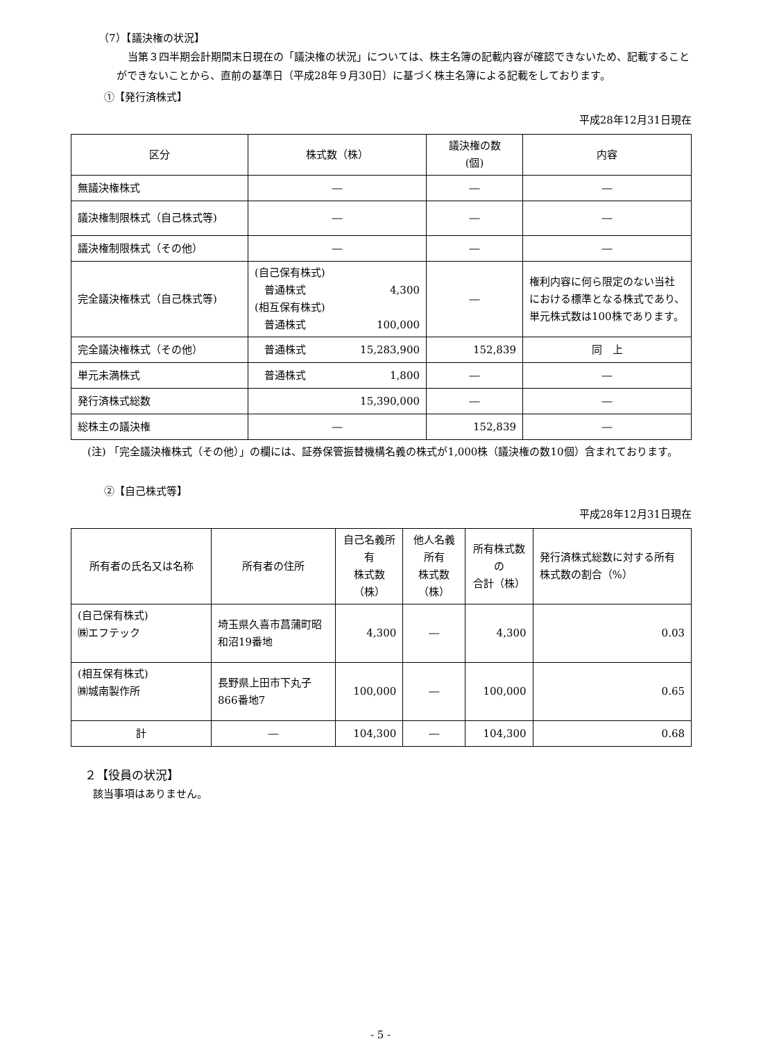（7）【議決権の状況】
当第３四半期会計期間末日現在の「議決権の状況」については、株主名簿の記載内容が確認できないため、記載することができないことから、直前の基準日（平成28年９月30日）に基づく株主名簿による記載をしております。
①【発行済株式】
平成28年12月31日現在
| 区分 | 株式数（株） | 議決権の数 (個) | 内容 |
| --- | --- | --- | --- |
| 無議決権株式 | ― | ― | ― |
| 議決権制限株式（自己株式等) | ― | ― | ― |
| 議決権制限株式（その他） | ― | ― | ― |
| 完全議決権株式（自己株式等) | (自己保有株式) 普通株式 4,300 (相互保有株式) 普通株式 100,000 | ― | 権利内容に何ら限定のない当社における標準となる株式であり、単元株式数は100株であります。 |
| 完全議決権株式（その他） | 普通株式 15,283,900 | 152,839 | 同 上 |
| 単元未満株式 | 普通株式 1,800 | ― | ― |
| 発行済株式総数 | 15,390,000 | ― | ― |
| 総株主の議決権 | ― | 152,839 | ― |
(注) 「完全議決権株式（その他）」の欄には、証券保管振替機構名義の株式が1,000株（議決権の数10個）含まれております。
②【自己株式等】
平成28年12月31日現在
| 所有者の氏名又は名称 | 所有者の住所 | 自己名義所有 株式数（株） | 他人名義所有 株式数（株） | 所有株式数の 合計（株） | 発行済株式総数に対する所有株式数の割合（%） |
| --- | --- | --- | --- | --- | --- |
| (自己保有株式) ㈱エフテック | 埼玉県久喜市菖蒲町昭和沼19番地 | 4,300 | ― | 4,300 | 0.03 |
| (相互保有株式) ㈱城南製作所 | 長野県上田市下丸子866番地7 | 100,000 | ― | 100,000 | 0.65 |
| 計 | ― | 104,300 | ― | 104,300 | 0.68 |
２【役員の状況】
該当事項はありません。
- 5 -